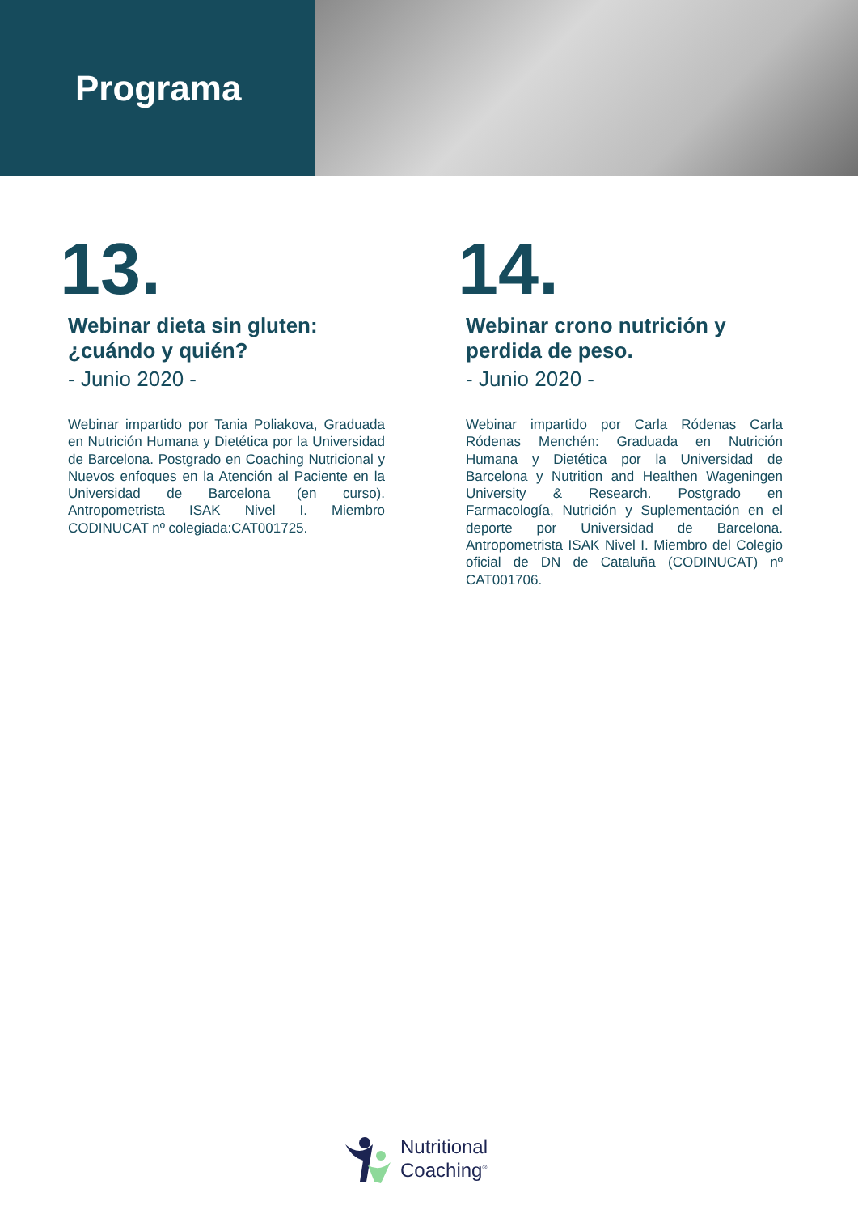Programa
13.
Webinar dieta sin gluten: ¿cuándo y quién?
- Junio 2020 -
Webinar impartido por Tania Poliakova, Graduada en Nutrición Humana y Dietética por la Universidad de Barcelona. Postgrado en Coaching Nutricional y Nuevos enfoques en la Atención al Paciente en la Universidad de Barcelona (en curso). Antropometrista ISAK Nivel I. Miembro CODINUCAT nº colegiada:CAT001725.
14.
Webinar crono nutrición y perdida de peso.
- Junio 2020 -
Webinar impartido por Carla Ródenas Carla Ródenas Menchén: Graduada en Nutrición Humana y Dietética por la Universidad de Barcelona y Nutrition and Healthen Wageningen University & Research. Postgrado en Farmacología, Nutrición y Suplementación en el deporte por Universidad de Barcelona. Antropometrista ISAK Nivel I. Miembro del Colegio oficial de DN de Cataluña (CODINUCAT) nº CAT001706.
Nutritional
Coaching<sup>®</sup>